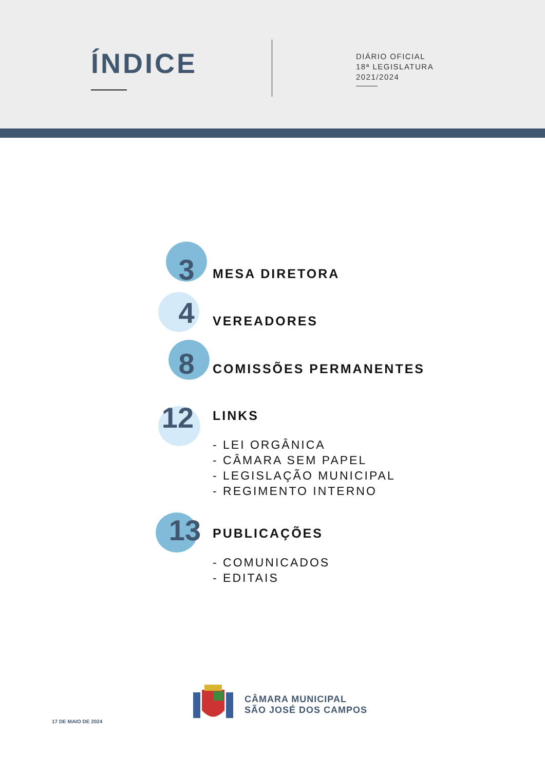ÍNDICE
DIÁRIO OFICIAL
18ª LEGISLATURA
2021/2024
3 MESA DIRETORA
4 VEREADORES
8 COMISSÕES PERMANENTES
12 LINKS
- LEI ORGÂNICA
- CÂMARA SEM PAPEL
- LEGISLAÇÃO MUNICIPAL
- REGIMENTO INTERNO
13 PUBLICAÇÕES
- COMUNICADOS
- EDITAIS
17 DE MAIO DE 2024
CÂMARA MUNICIPAL
SÃO JOSÉ DOS CAMPOS